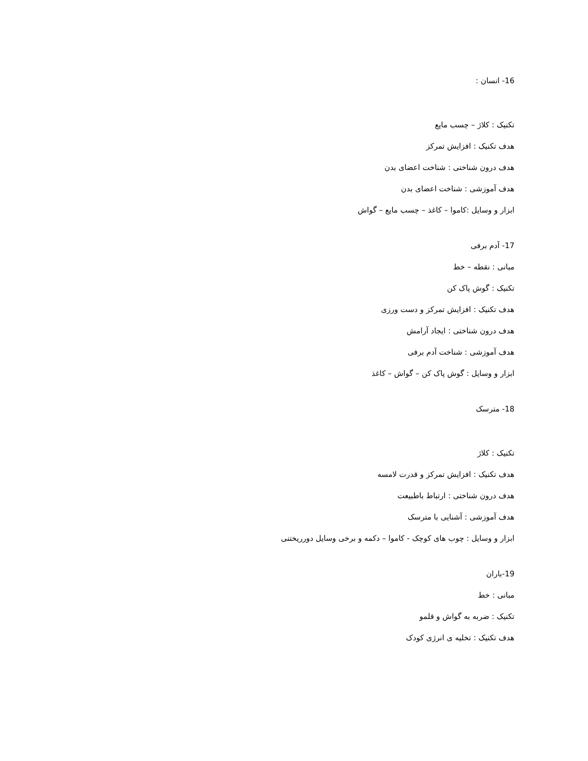16- انسان :
تکنیک : کلاژ – چسب مایع
هدف تکنیک : افزایش تمرکز
هدف درون شناختی : شناخت اعضای بدن
هدف آموزشی : شناخت اعضای بدن
ابزار و وسایل :کاموا – کاغذ – چسب مایع – گواش
17- آدم برفی
مبانی : نقطه – خط
تکنیک : گوش پاک کن
هدف تکنیک : افزایش تمرکز و دست ورزی
هدف درون شناختی : ایجاد آرامش
هدف آموزشی : شناخت آدم برفی
ابزار و وسایل : گوش پاک کن – گواش – کاغذ
18- مترسک
تکنیک : کلاژ
هدف تکنیک : افزایش تمرکز و قدرت لامسه
هدف درون شناختی : ارتباط باطبیعت
هدف آموزشی : آشنایی با مترسک
ابزار و وسایل : چوب های کوچک - کاموا – دکمه و برخی وسایل دورریختنی
19-باران
مبانی : خط
تکنیک : ضربه به گواش و قلمو
هدف تکنیک : تخلیه ی انرژی کودک